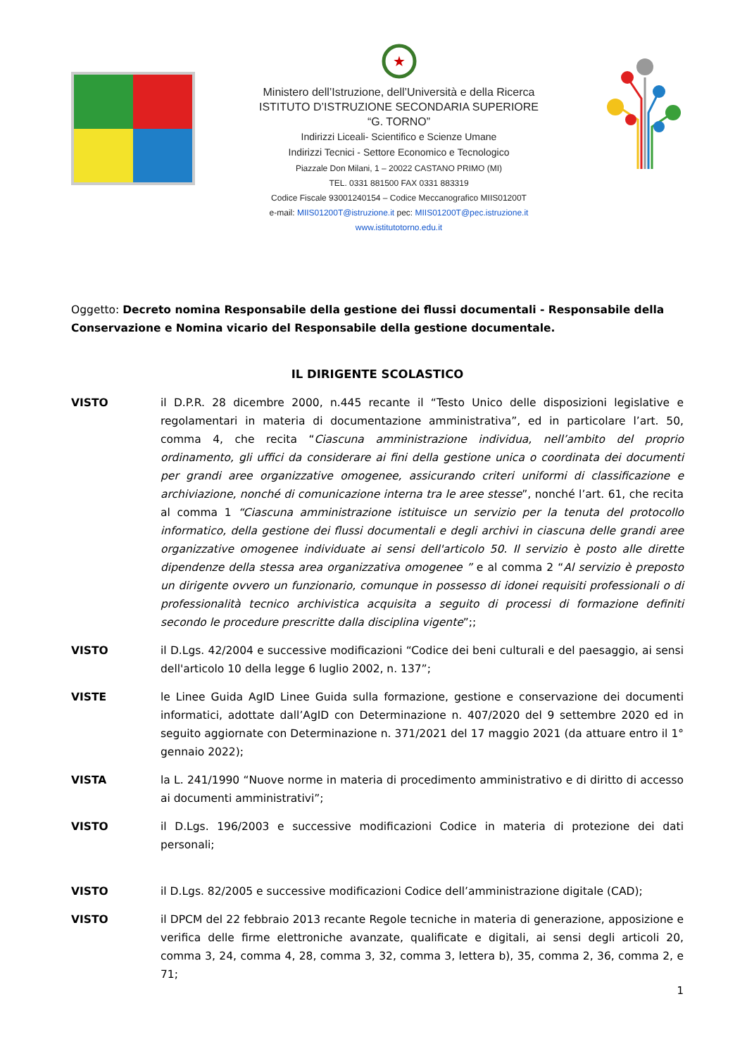★
Ministero dell’Istruzione, dell’Università e della Ricerca
ISTITUTO D’ISTRUZIONE SECONDARIA SUPERIORE
“G. TORNO”
Indirizzi Liceali- Scientifico e Scienze Umane
Indirizzi Tecnici - Settore Economico e Tecnologico
Piazzale Don Milani, 1 – 20022 CASTANO PRIMO (MI)
TEL. 0331 881500 FAX 0331 883319
Codice Fiscale 93001240154 – Codice Meccanografico MIIS01200T
e-mail: MIIS01200T@istruzione.it pec: MIIS01200T@pec.istruzione.it
www.istitutotorno.edu.it
Oggetto: Decreto nomina Responsabile della gestione dei flussi documentali - Responsabile della Conservazione e Nomina vicario del Responsabile della gestione documentale.
IL DIRIGENTE SCOLASTICO
VISTO il D.P.R. 28 dicembre 2000, n.445 recante il “Testo Unico delle disposizioni legislative e regolamentari in materia di documentazione amministrativa”, ed in particolare l’art. 50, comma 4, che recita “Ciascuna amministrazione individua, nell’ambito del proprio ordinamento, gli uffici da considerare ai fini della gestione unica o coordinata dei documenti per grandi aree organizzative omogenee, assicurando criteri uniformi di classificazione e archiviazione, nonché di comunicazione interna tra le aree stesse”, nonché l’art. 61, che recita al comma 1 “Ciascuna amministrazione istituisce un servizio per la tenuta del protocollo informatico, della gestione dei flussi documentali e degli archivi in ciascuna delle grandi aree organizzative omogenee individuate ai sensi dell'articolo 50. Il servizio è posto alle dirette dipendenze della stessa area organizzativa omogenee ” e al comma 2 “Al servizio è preposto un dirigente ovvero un funzionario, comunque in possesso di idonei requisiti professionali o di professionalità tecnico archivistica acquisita a seguito di processi di formazione definiti secondo le procedure prescritte dalla disciplina vigente”;;
VISTO il D.Lgs. 42/2004 e successive modificazioni “Codice dei beni culturali e del paesaggio, ai sensi dell'articolo 10 della legge 6 luglio 2002, n. 137”;
VISTE le Linee Guida AgID Linee Guida sulla formazione, gestione e conservazione dei documenti informatici, adottate dall’AgID con Determinazione n. 407/2020 del 9 settembre 2020 ed in seguito aggiornate con Determinazione n. 371/2021 del 17 maggio 2021 (da attuare entro il 1° gennaio 2022);
VISTA la L. 241/1990 “Nuove norme in materia di procedimento amministrativo e di diritto di accesso ai documenti amministrativi”;
VISTO il D.Lgs. 196/2003 e successive modificazioni Codice in materia di protezione dei dati personali;
VISTO il D.Lgs. 82/2005 e successive modificazioni Codice dell’amministrazione digitale (CAD);
VISTO il DPCM del 22 febbraio 2013 recante Regole tecniche in materia di generazione, apposizione e verifica delle firme elettroniche avanzate, qualificate e digitali, ai sensi degli articoli 20, comma 3, 24, comma 4, 28, comma 3, 32, comma 3, lettera b), 35, comma 2, 36, comma 2, e 71;
1